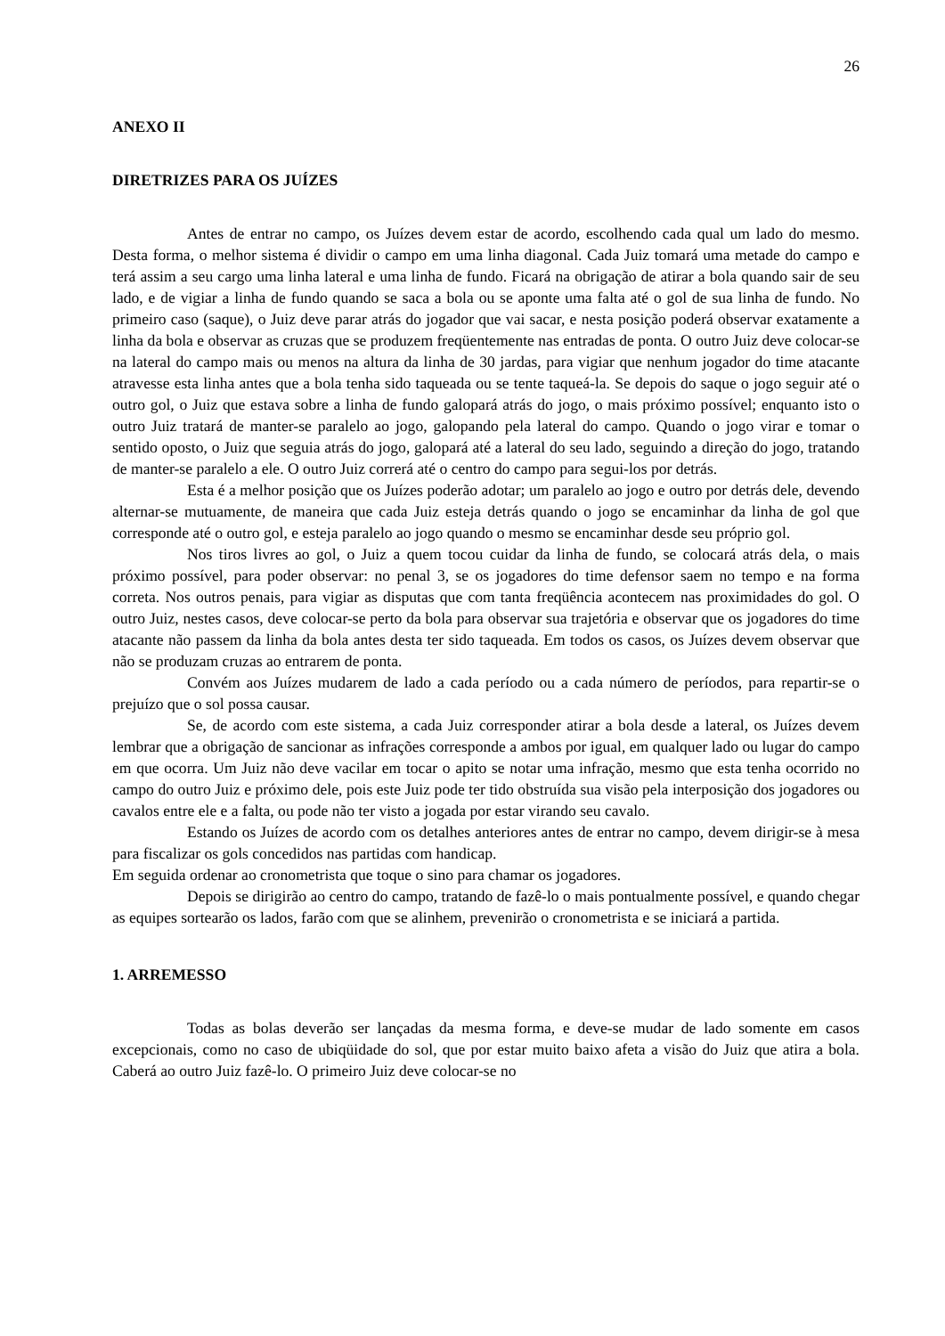26
ANEXO II
DIRETRIZES PARA OS JUÍZES
Antes de entrar no campo, os Juízes devem estar de acordo, escolhendo cada qual um lado do mesmo. Desta forma, o melhor sistema é dividir o campo em uma linha diagonal. Cada Juiz tomará uma metade do campo e terá assim a seu cargo uma linha lateral e uma linha de fundo. Ficará na obrigação de atirar a bola quando sair de seu lado, e de vigiar a linha de fundo quando se saca a bola ou se aponte uma falta até o gol de sua linha de fundo. No primeiro caso (saque), o Juiz deve parar atrás do jogador que vai sacar, e nesta posição poderá observar exatamente a linha da bola e observar as cruzas que se produzem freqüentemente nas entradas de ponta. O outro Juiz deve colocar-se na lateral do campo mais ou menos na altura da linha de 30 jardas, para vigiar que nenhum jogador do time atacante atravesse esta linha antes que a bola tenha sido taqueada ou se tente taqueá-la. Se depois do saque o jogo seguir até o outro gol, o Juiz que estava sobre a linha de fundo galopará atrás do jogo, o mais próximo possível; enquanto isto o outro Juiz tratará de manter-se paralelo ao jogo, galopando pela lateral do campo. Quando o jogo virar e tomar o sentido oposto, o Juiz que seguia atrás do jogo, galopará até a lateral do seu lado, seguindo a direção do jogo, tratando de manter-se paralelo a ele. O outro Juiz correrá até o centro do campo para segui-los por detrás.
Esta é a melhor posição que os Juízes poderão adotar; um paralelo ao jogo e outro por detrás dele, devendo alternar-se mutuamente, de maneira que cada Juiz esteja detrás quando o jogo se encaminhar da linha de gol que corresponde até o outro gol, e esteja paralelo ao jogo quando o mesmo se encaminhar desde seu próprio gol.
Nos tiros livres ao gol, o Juiz a quem tocou cuidar da linha de fundo, se colocará atrás dela, o mais próximo possível, para poder observar: no penal 3, se os jogadores do time defensor saem no tempo e na forma correta. Nos outros penais, para vigiar as disputas que com tanta freqüência acontecem nas proximidades do gol. O outro Juiz, nestes casos, deve colocar-se perto da bola para observar sua trajetória e observar que os jogadores do time atacante não passem da linha da bola antes desta ter sido taqueada. Em todos os casos, os Juízes devem observar que não se produzam cruzas ao entrarem de ponta.
Convém aos Juízes mudarem de lado a cada período ou a cada número de períodos, para repartir-se o prejuízo que o sol possa causar.
Se, de acordo com este sistema, a cada Juiz corresponder atirar a bola desde a lateral, os Juízes devem lembrar que a obrigação de sancionar as infrações corresponde a ambos por igual, em qualquer lado ou lugar do campo em que ocorra. Um Juiz não deve vacilar em tocar o apito se notar uma infração, mesmo que esta tenha ocorrido no campo do outro Juiz e próximo dele, pois este Juiz pode ter tido obstruída sua visão pela interposição dos jogadores ou cavalos entre ele e a falta, ou pode não ter visto a jogada por estar virando seu cavalo.
Estando os Juízes de acordo com os detalhes anteriores antes de entrar no campo, devem dirigir-se à mesa para fiscalizar os gols concedidos nas partidas com handicap.
Em seguida ordenar ao cronometrista que toque o sino para chamar os jogadores.
Depois se dirigirão ao centro do campo, tratando de fazê-lo o mais pontualmente possível, e quando chegar as equipes sortearão os lados, farão com que se alinhem, prevenirão o cronometrista e se iniciará a partida.
1. ARREMESSO
Todas as bolas deverão ser lançadas da mesma forma, e deve-se mudar de lado somente em casos excepcionais, como no caso de ubiqüidade do sol, que por estar muito baixo afeta a visão do Juiz que atira a bola. Caberá ao outro Juiz fazê-lo. O primeiro Juiz deve colocar-se no